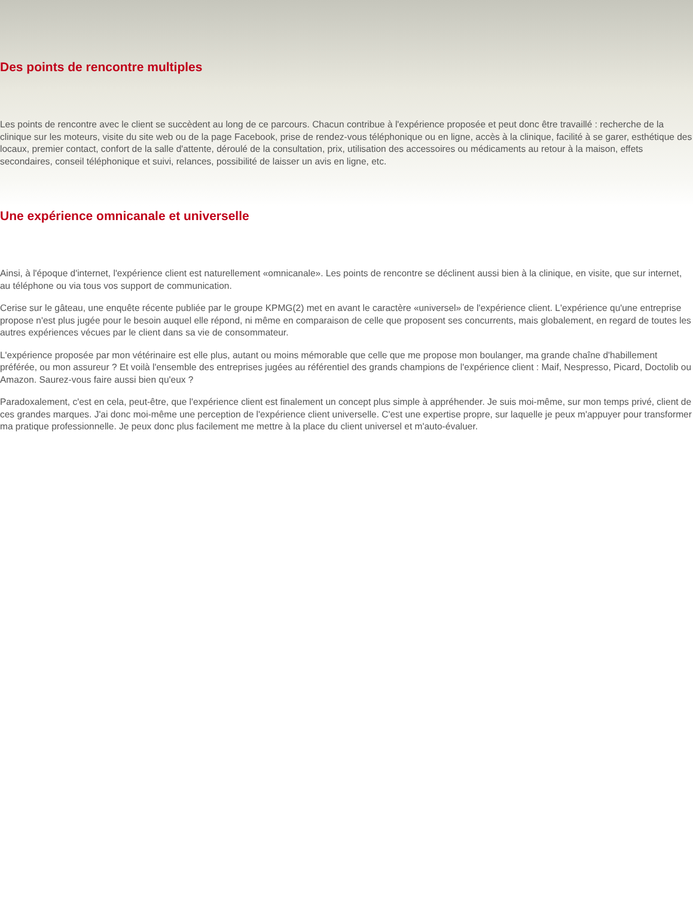Des points de rencontre multiples
Les points de rencontre avec le client se succèdent au long de ce parcours. Chacun contribue à l'expérience proposée et peut donc être travaillé : recherche de la clinique sur les moteurs, visite du site web ou de la page Facebook, prise de rendez-vous téléphonique ou en ligne, accès à la clinique, facilité à se garer, esthétique des locaux, premier contact, confort de la salle d'attente, déroulé de la consultation, prix, utilisation des accessoires ou médicaments au retour à la maison, effets secondaires, conseil téléphonique et suivi, relances, possibilité de laisser un avis en ligne, etc.
Une expérience omnicanale et universelle
Ainsi, à l'époque d'internet, l'expérience client est naturellement «omnicanale». Les points de rencontre se déclinent aussi bien à la clinique, en visite, que sur internet, au téléphone ou via tous vos support de communication.
Cerise sur le gâteau, une enquête récente publiée par le groupe KPMG(2) met en avant le caractère «universel» de l'expérience client. L'expérience qu'une entreprise propose n'est plus jugée pour le besoin auquel elle répond, ni même en comparaison de celle que proposent ses concurrents, mais globalement, en regard de toutes les autres expériences vécues par le client dans sa vie de consommateur.
L'expérience proposée par mon vétérinaire est elle plus, autant ou moins mémorable que celle que me propose mon boulanger, ma grande chaîne d'habillement préférée, ou mon assureur ? Et voilà l'ensemble des entreprises jugées au référentiel des grands champions de l'expérience client : Maif, Nespresso, Picard, Doctolib ou Amazon. Saurez-vous faire aussi bien qu'eux ?
Paradoxalement, c'est en cela, peut-être, que l'expérience client est finalement un concept plus simple à appréhender. Je suis moi-même, sur mon temps privé, client de ces grandes marques. J'ai donc moi-même une perception de l'expérience client universelle. C'est une expertise propre, sur laquelle je peux m'appuyer pour transformer ma pratique professionnelle. Je peux donc plus facilement me mettre à la place du client universel et m'auto-évaluer.